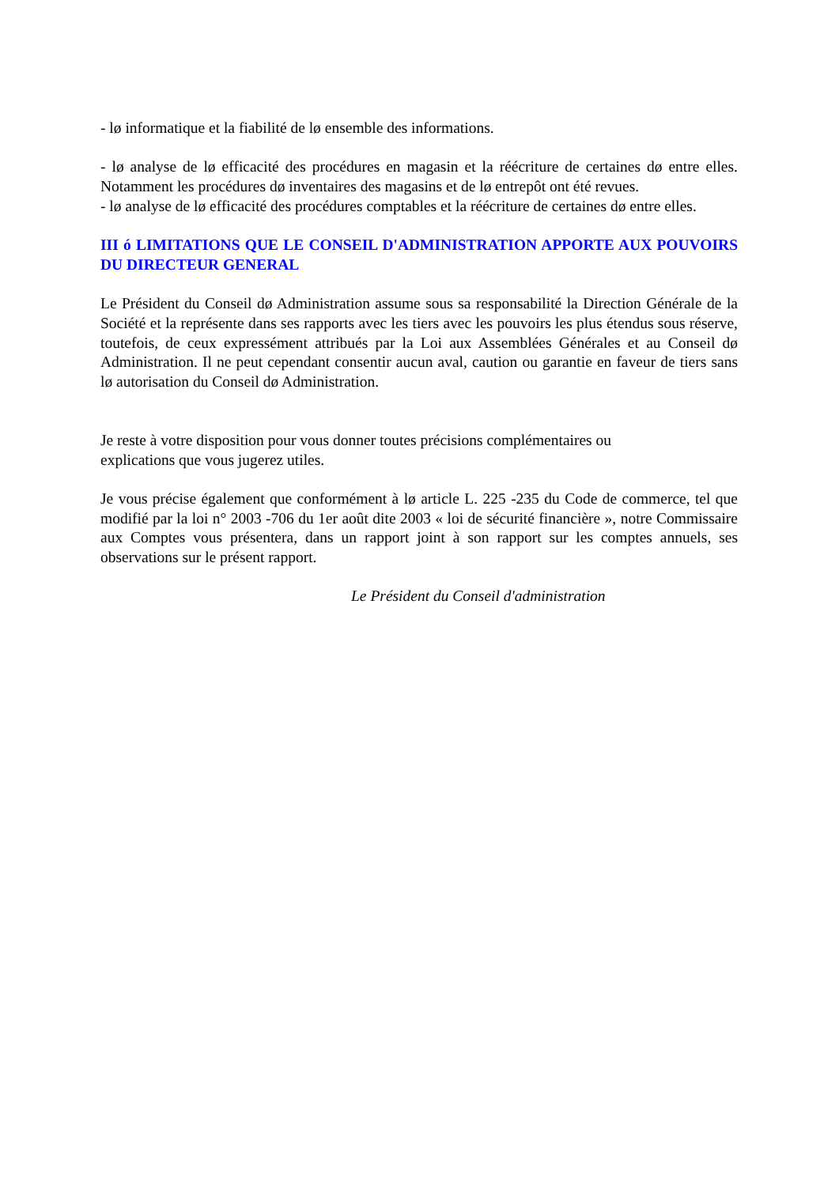- lø informatique et la fiabilité de lø ensemble des informations.
- lø analyse de lø efficacité des procédures en magasin et la réécriture de certaines dø entre elles. Notamment les procédures dø inventaires des magasins et de lø entrepôt ont été revues.
- lø analyse de lø efficacité des procédures comptables et la réécriture de certaines dø entre elles.
III ó LIMITATIONS QUE LE CONSEIL D'ADMINISTRATION APPORTE AUX POUVOIRS DU DIRECTEUR GENERAL
Le Président du Conseil dø Administration assume sous sa responsabilité la Direction Générale de la Société et la représente dans ses rapports avec les tiers avec les pouvoirs les plus étendus sous réserve, toutefois, de ceux expressément attribués par la Loi aux Assemblées Générales et au Conseil dø Administration. Il ne peut cependant consentir aucun aval, caution ou garantie en faveur de tiers sans lø autorisation du Conseil dø Administration.
Je reste à votre disposition pour vous donner toutes précisions complémentaires ou
explications que vous jugerez utiles.
Je vous précise également que conformément à lø article L. 225 -235 du Code de commerce, tel que modifié par la loi n° 2003 -706 du 1er août dite 2003 « loi de sécurité financière », notre Commissaire aux Comptes vous présentera, dans un rapport joint à son rapport sur les comptes annuels, ses observations sur le présent rapport.
Le Président du Conseil d'administration